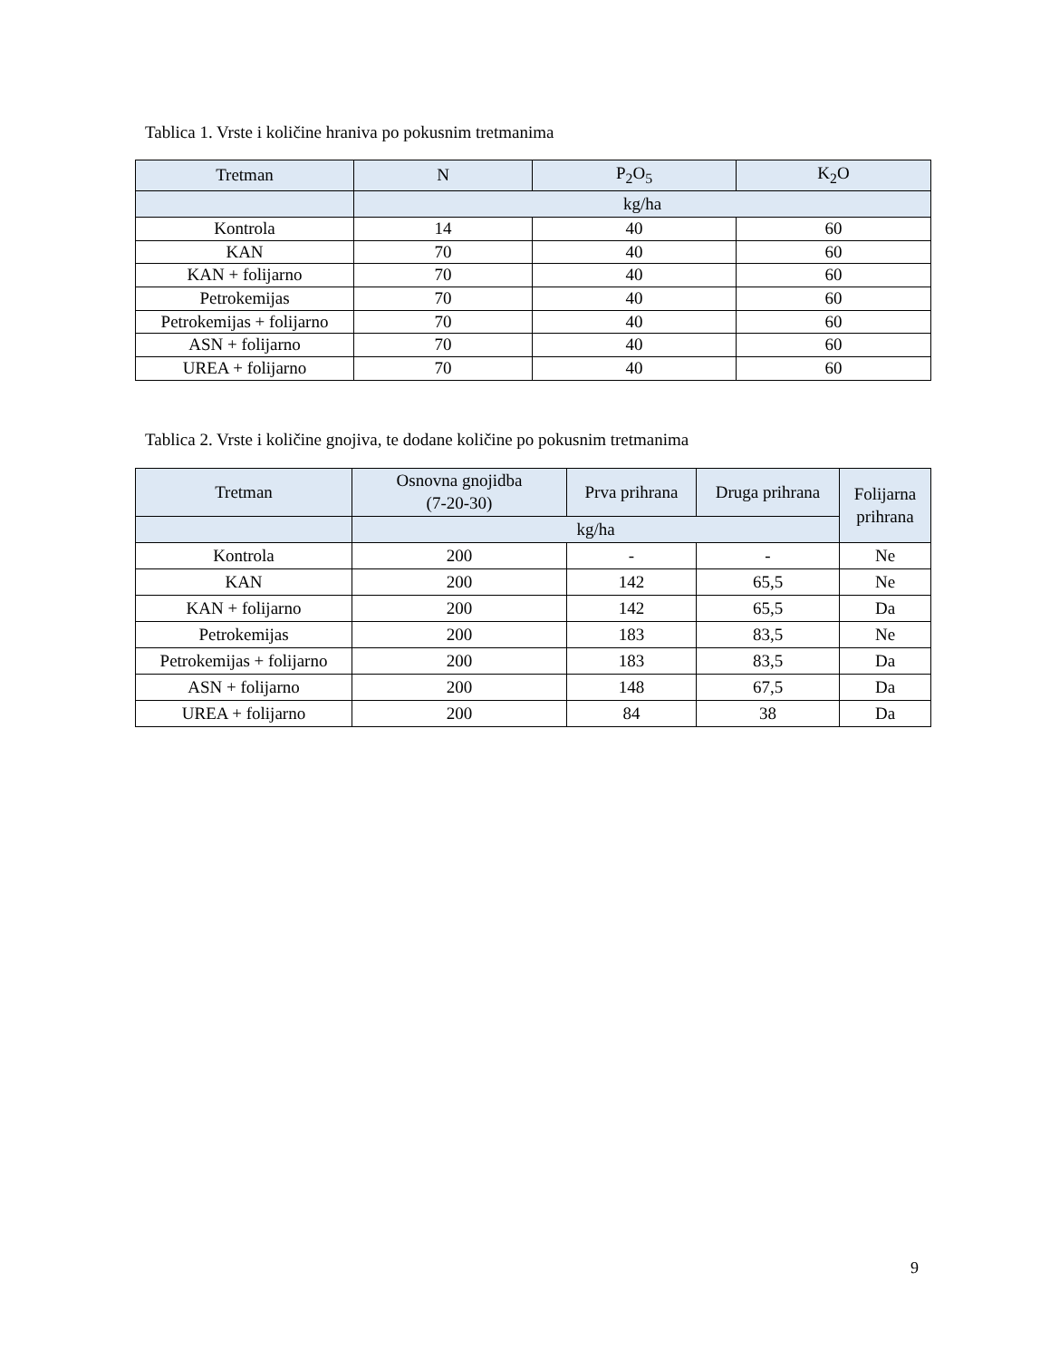Tablica 1. Vrste i količine hraniva po pokusnim tretmanima
| Tretman | N | P<sub>2</sub>O<sub>5</sub> | K<sub>2</sub>O |
| --- | --- | --- | --- |
| | kg/ha | | |
| Kontrola | 14 | 40 | 60 |
| KAN | 70 | 40 | 60 |
| KAN + folijarno | 70 | 40 | 60 |
| Petrokemijas | 70 | 40 | 60 |
| Petrokemijas + folijarno | 70 | 40 | 60 |
| ASN + folijarno | 70 | 40 | 60 |
| UREA + folijarno | 70 | 40 | 60 |
Tablica 2. Vrste i količine gnojiva, te dodane količine po pokusnim tretmanima
| Tretman | Osnovna gnojidba (7-20-30) | Prva prihrana | Druga prihrana | Folijarna prihrana |
| --- | --- | --- | --- | --- |
| | kg/ha | | | |
| Kontrola | 200 | - | - | Ne |
| KAN | 200 | 142 | 65,5 | Ne |
| KAN + folijarno | 200 | 142 | 65,5 | Da |
| Petrokemijas | 200 | 183 | 83,5 | Ne |
| Petrokemijas + folijarno | 200 | 183 | 83,5 | Da |
| ASN + folijarno | 200 | 148 | 67,5 | Da |
| UREA + folijarno | 200 | 84 | 38 | Da |
9